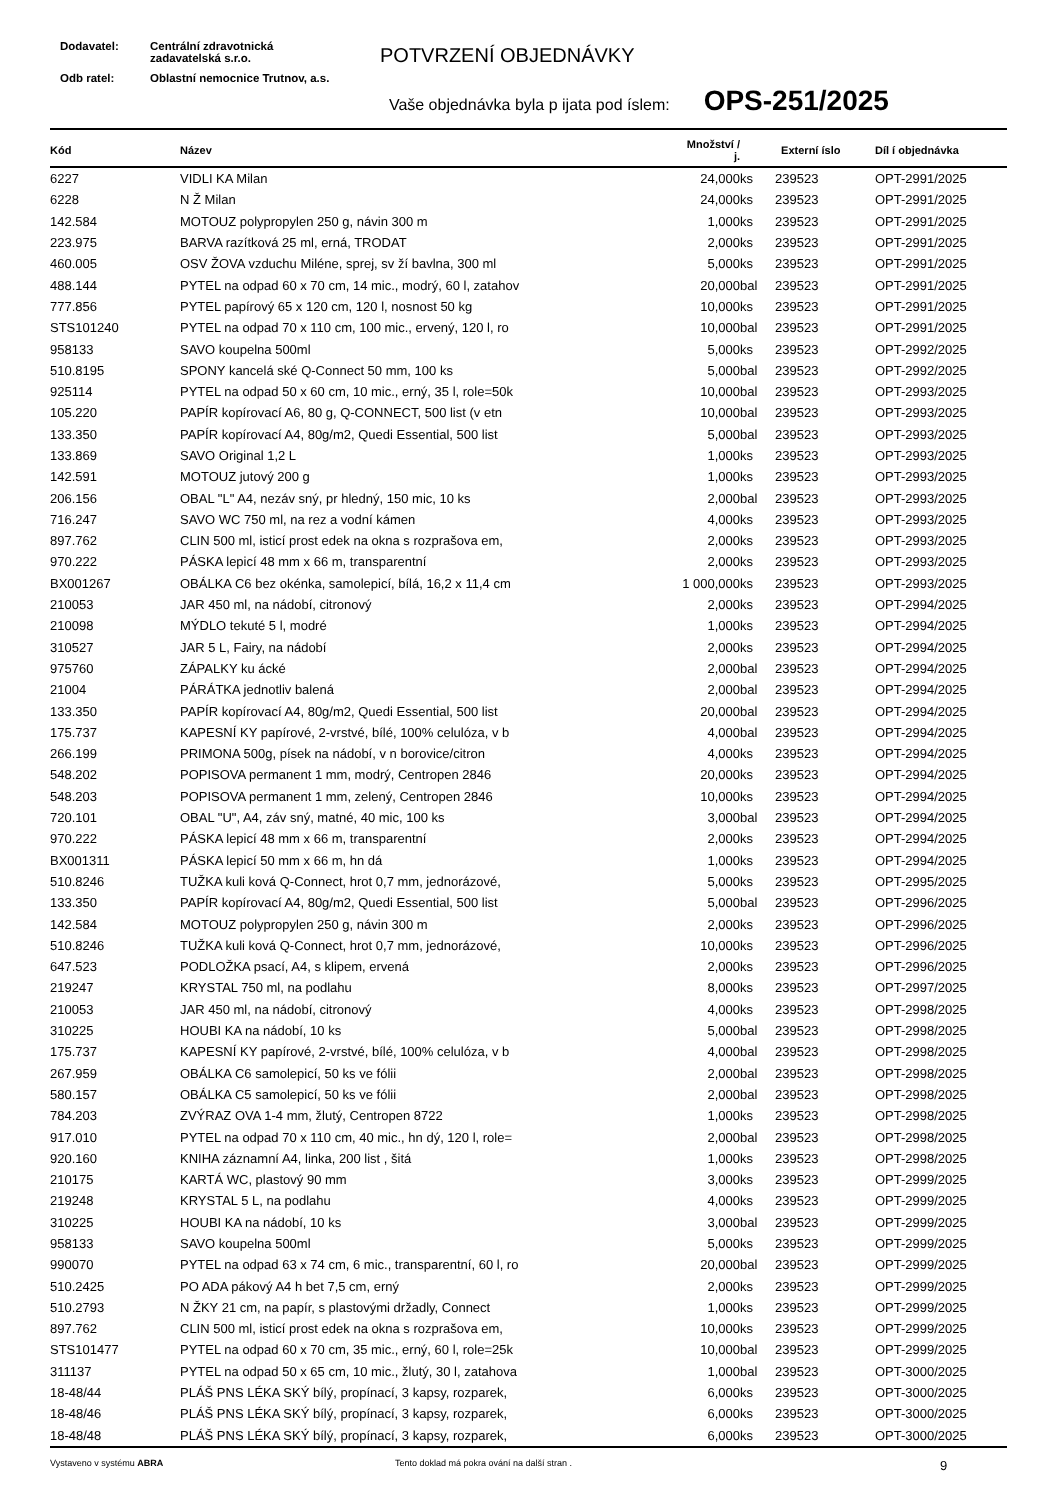Dodavatel: Centrální zdravotnická
zadavatelská s.r.o.
Odb ratel: Oblastní nemocnice Trutnov, a.s.
POTVRZENÍ OBJEDNÁVKY
Vaše objednávka byla p ijata pod íslem: OPS-251/2025
| Kód | Název | Množství / j. | | Externí íslo | Díl í objednávka |
| --- | --- | --- | --- | --- | --- |
| 6227 | VIDLI KA Milan | 24,000 | ks | 239523 | OPT-2991/2025 |
| 6228 | N Ž Milan | 24,000 | ks | 239523 | OPT-2991/2025 |
| 142.584 | MOTOUZ polypropylen 250 g, návin 300 m | 1,000 | ks | 239523 | OPT-2991/2025 |
| 223.975 | BARVA razítková 25 ml, erná, TRODAT | 2,000 | ks | 239523 | OPT-2991/2025 |
| 460.005 | OSV ŽOVA vzduchu Miléne, sprej, sv ží bavlna, 300 ml | 5,000 | ks | 239523 | OPT-2991/2025 |
| 488.144 | PYTEL na odpad 60 x 70 cm, 14 mic., modrý, 60 l, zatahov | 20,000 | bal | 239523 | OPT-2991/2025 |
| 777.856 | PYTEL papírový 65 x 120 cm, 120 l, nosnost 50 kg | 10,000 | ks | 239523 | OPT-2991/2025 |
| STS101240 | PYTEL na odpad 70 x 110 cm, 100 mic., ervený, 120 l, ro | 10,000 | bal | 239523 | OPT-2991/2025 |
| 958133 | SAVO koupelna 500ml | 5,000 | ks | 239523 | OPT-2992/2025 |
| 510.8195 | SPONY kancelá ské Q-Connect 50 mm, 100 ks | 5,000 | bal | 239523 | OPT-2992/2025 |
| 925114 | PYTEL na odpad 50 x 60 cm, 10 mic., erný, 35 l, role=50k | 10,000 | bal | 239523 | OPT-2993/2025 |
| 105.220 | PAPÍR kopírovací A6, 80 g, Q-CONNECT, 500 list (v etn | 10,000 | bal | 239523 | OPT-2993/2025 |
| 133.350 | PAPÍR kopírovací A4, 80g/m2, Quedi Essential, 500 list | 5,000 | bal | 239523 | OPT-2993/2025 |
| 133.869 | SAVO Original 1,2 L | 1,000 | ks | 239523 | OPT-2993/2025 |
| 142.591 | MOTOUZ jutový 200 g | 1,000 | ks | 239523 | OPT-2993/2025 |
| 206.156 | OBAL "L" A4, nezáv sný, pr hledný, 150 mic, 10 ks | 2,000 | bal | 239523 | OPT-2993/2025 |
| 716.247 | SAVO WC 750 ml, na rez a vodní kámen | 4,000 | ks | 239523 | OPT-2993/2025 |
| 897.762 | CLIN 500 ml, isticí prost edek na okna s rozprašova em, | 2,000 | ks | 239523 | OPT-2993/2025 |
| 970.222 | PÁSKA lepicí 48 mm x 66 m, transparentní | 2,000 | ks | 239523 | OPT-2993/2025 |
| BX001267 | OBÁLKA C6 bez okénka, samolepicí, bílá, 16,2 x 11,4 cm | 1 000,000 | ks | 239523 | OPT-2993/2025 |
| 210053 | JAR 450 ml, na nádobí, citronový | 2,000 | ks | 239523 | OPT-2994/2025 |
| 210098 | MÝDLO tekuté 5 l, modré | 1,000 | ks | 239523 | OPT-2994/2025 |
| 310527 | JAR 5 L, Fairy, na nádobí | 2,000 | ks | 239523 | OPT-2994/2025 |
| 975760 | ZÁPALKY ku ácké | 2,000 | bal | 239523 | OPT-2994/2025 |
| 21004 | PÁRÁTKA jednotliv balená | 2,000 | bal | 239523 | OPT-2994/2025 |
| 133.350 | PAPÍR kopírovací A4, 80g/m2, Quedi Essential, 500 list | 20,000 | bal | 239523 | OPT-2994/2025 |
| 175.737 | KAPESNÍ KY papírové, 2-vrstvé, bílé, 100% celulóza, v b | 4,000 | bal | 239523 | OPT-2994/2025 |
| 266.199 | PRIMONA 500g, písek na nádobí, v n borovice/citron | 4,000 | ks | 239523 | OPT-2994/2025 |
| 548.202 | POPISOVA permanent 1 mm, modrý, Centropen 2846 | 20,000 | ks | 239523 | OPT-2994/2025 |
| 548.203 | POPISOVA permanent 1 mm, zelený, Centropen 2846 | 10,000 | ks | 239523 | OPT-2994/2025 |
| 720.101 | OBAL "U", A4, záv sný, matné, 40 mic, 100 ks | 3,000 | bal | 239523 | OPT-2994/2025 |
| 970.222 | PÁSKA lepicí 48 mm x 66 m, transparentní | 2,000 | ks | 239523 | OPT-2994/2025 |
| BX001311 | PÁSKA lepicí 50 mm x 66 m, hn dá | 1,000 | ks | 239523 | OPT-2994/2025 |
| 510.8246 | TUŽKA kuli ková Q-Connect, hrot 0,7 mm, jednorázové, | 5,000 | ks | 239523 | OPT-2995/2025 |
| 133.350 | PAPÍR kopírovací A4, 80g/m2, Quedi Essential, 500 list | 5,000 | bal | 239523 | OPT-2996/2025 |
| 142.584 | MOTOUZ polypropylen 250 g, návin 300 m | 2,000 | ks | 239523 | OPT-2996/2025 |
| 510.8246 | TUŽKA kuli ková Q-Connect, hrot 0,7 mm, jednorázové, | 10,000 | ks | 239523 | OPT-2996/2025 |
| 647.523 | PODLOŽKA psací, A4, s klipem, ervená | 2,000 | ks | 239523 | OPT-2996/2025 |
| 219247 | KRYSTAL 750 ml, na podlahu | 8,000 | ks | 239523 | OPT-2997/2025 |
| 210053 | JAR 450 ml, na nádobí, citronový | 4,000 | ks | 239523 | OPT-2998/2025 |
| 310225 | HOUBI KA na nádobí, 10 ks | 5,000 | bal | 239523 | OPT-2998/2025 |
| 175.737 | KAPESNÍ KY papírové, 2-vrstvé, bílé, 100% celulóza, v b | 4,000 | bal | 239523 | OPT-2998/2025 |
| 267.959 | OBÁLKA C6 samolepicí, 50 ks ve fólii | 2,000 | bal | 239523 | OPT-2998/2025 |
| 580.157 | OBÁLKA C5 samolepicí, 50 ks ve fólii | 2,000 | bal | 239523 | OPT-2998/2025 |
| 784.203 | ZVÝRAZ OVA 1-4 mm, žlutý, Centropen 8722 | 1,000 | ks | 239523 | OPT-2998/2025 |
| 917.010 | PYTEL na odpad 70 x 110 cm, 40 mic., hn dý, 120 l, role= | 2,000 | bal | 239523 | OPT-2998/2025 |
| 920.160 | KNIHA záznamní A4, linka, 200 list , šitá | 1,000 | ks | 239523 | OPT-2998/2025 |
| 210175 | KARTÁ WC, plastový 90 mm | 3,000 | ks | 239523 | OPT-2999/2025 |
| 219248 | KRYSTAL 5 L, na podlahu | 4,000 | ks | 239523 | OPT-2999/2025 |
| 310225 | HOUBI KA na nádobí, 10 ks | 3,000 | bal | 239523 | OPT-2999/2025 |
| 958133 | SAVO koupelna 500ml | 5,000 | ks | 239523 | OPT-2999/2025 |
| 990070 | PYTEL na odpad 63 x 74 cm, 6 mic., transparentní, 60 l, ro | 20,000 | bal | 239523 | OPT-2999/2025 |
| 510.2425 | PO ADA pákový A4 h bet 7,5 cm, erný | 2,000 | ks | 239523 | OPT-2999/2025 |
| 510.2793 | N ŽKY 21 cm, na papír, s plastovými držadly, Connect | 1,000 | ks | 239523 | OPT-2999/2025 |
| 897.762 | CLIN 500 ml, isticí prost edek na okna s rozprašova em, | 10,000 | ks | 239523 | OPT-2999/2025 |
| STS101477 | PYTEL na odpad 60 x 70 cm, 35 mic., erný, 60 l, role=25k | 10,000 | bal | 239523 | OPT-2999/2025 |
| 311137 | PYTEL na odpad 50 x 65 cm, 10 mic., žlutý, 30 l, zatahova | 1,000 | bal | 239523 | OPT-3000/2025 |
| 18-48/44 | PLÁŠ PNS LÉKA SKÝ bílý, propínací, 3 kapsy, rozparek, | 6,000 | ks | 239523 | OPT-3000/2025 |
| 18-48/46 | PLÁŠ PNS LÉKA SKÝ bílý, propínací, 3 kapsy, rozparek, | 6,000 | ks | 239523 | OPT-3000/2025 |
| 18-48/48 | PLÁŠ PNS LÉKA SKÝ bílý, propínací, 3 kapsy, rozparek, | 6,000 | ks | 239523 | OPT-3000/2025 |
Vystaveno v systému ABRA Tento doklad má pokra ování na další stran . 9